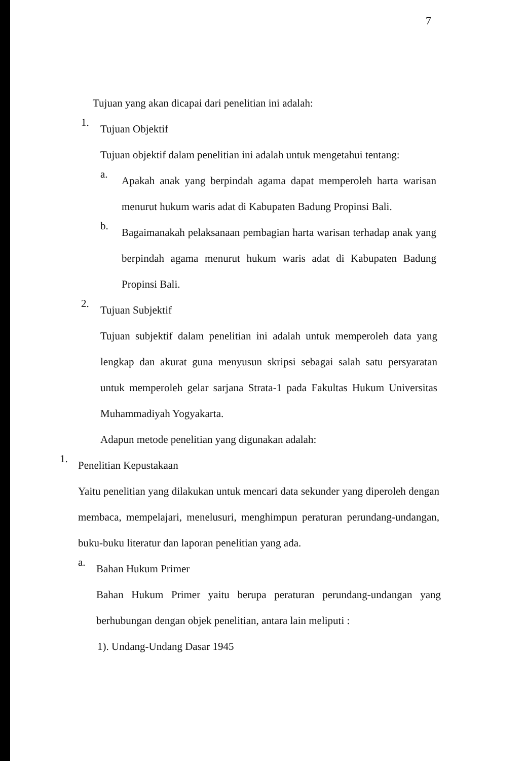7
Tujuan yang akan dicapai dari penelitian ini adalah:
1.
Tujuan Objektif
Tujuan objektif dalam penelitian ini adalah untuk mengetahui tentang:
a.
Apakah anak yang berpindah agama dapat memperoleh harta warisan menurut hukum waris adat di Kabupaten Badung Propinsi Bali.
b.
Bagaimanakah pelaksanaan pembagian harta warisan terhadap anak yang berpindah agama menurut hukum waris adat di Kabupaten Badung Propinsi Bali.
2.
Tujuan Subjektif
Tujuan subjektif dalam penelitian ini adalah untuk memperoleh data yang lengkap dan akurat guna menyusun skripsi sebagai salah satu persyaratan untuk memperoleh gelar sarjana Strata-1 pada Fakultas Hukum Universitas Muhammadiyah Yogyakarta.
Adapun metode penelitian yang digunakan adalah:
1.
Penelitian Kepustakaan
Yaitu penelitian yang dilakukan untuk mencari data sekunder yang diperoleh dengan membaca, mempelajari, menelusuri, menghimpun peraturan perundang-undangan, buku-buku literatur dan laporan penelitian yang ada.
a.
Bahan Hukum Primer
Bahan Hukum Primer yaitu berupa peraturan perundang-undangan yang berhubungan dengan objek penelitian, antara lain meliputi :
1). Undang-Undang Dasar 1945